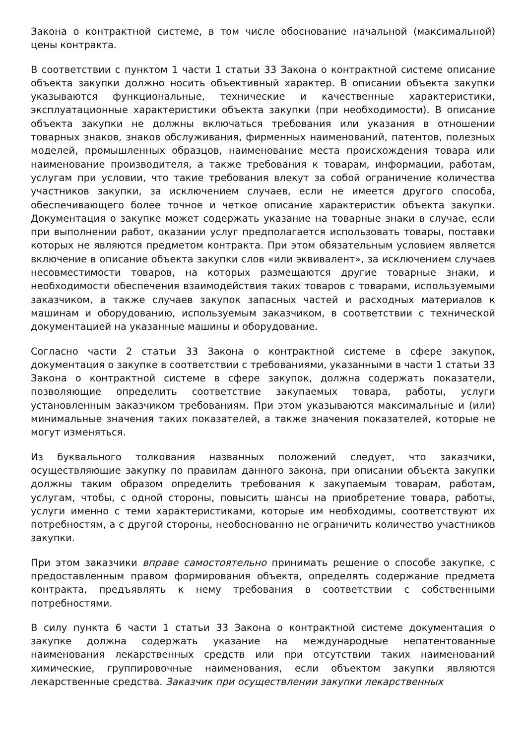Закона о контрактной системе, в том числе обоснование начальной (максимальной) цены контракта.
В соответствии с пунктом 1 части 1 статьи 33 Закона о контрактной системе описание объекта закупки должно носить объективный характер. В описании объекта закупки указываются функциональные, технические и качественные характеристики, эксплуатационные характеристики объекта закупки (при необходимости). В описание объекта закупки не должны включаться требования или указания в отношении товарных знаков, знаков обслуживания, фирменных наименований, патентов, полезных моделей, промышленных образцов, наименование места происхождения товара или наименование производителя, а также требования к товарам, информации, работам, услугам при условии, что такие требования влекут за собой ограничение количества участников закупки, за исключением случаев, если не имеется другого способа, обеспечивающего более точное и четкое описание характеристик объекта закупки. Документация о закупке может содержать указание на товарные знаки в случае, если при выполнении работ, оказании услуг предполагается использовать товары, поставки которых не являются предметом контракта. При этом обязательным условием является включение в описание объекта закупки слов «или эквивалент», за исключением случаев несовместимости товаров, на которых размещаются другие товарные знаки, и необходимости обеспечения взаимодействия таких товаров с товарами, используемыми заказчиком, а также случаев закупок запасных частей и расходных материалов к машинам и оборудованию, используемым заказчиком, в соответствии с технической документацией на указанные машины и оборудование.
Согласно части 2 статьи 33 Закона о контрактной системе в сфере закупок, документация о закупке в соответствии с требованиями, указанными в части 1 статьи 33 Закона о контрактной системе в сфере закупок, должна содержать показатели, позволяющие определить соответствие закупаемых товара, работы, услуги установленным заказчиком требованиям. При этом указываются максимальные и (или) минимальные значения таких показателей, а также значения показателей, которые не могут изменяться.
Из буквального толкования названных положений следует, что заказчики, осуществляющие закупку по правилам данного закона, при описании объекта закупки должны таким образом определить требования к закупаемым товарам, работам, услугам, чтобы, с одной стороны, повысить шансы на приобретение товара, работы, услуги именно с теми характеристиками, которые им необходимы, соответствуют их потребностям, а с другой стороны, необоснованно не ограничить количество участников закупки.
При этом заказчики вправе самостоятельно принимать решение о способе закупке, с предоставленным правом формирования объекта, определять содержание предмета контракта, предъявлять к нему требования в соответствии с собственными потребностями.
В силу пункта 6 части 1 статьи 33 Закона о контрактной системе документация о закупке должна содержать указание на международные непатентованные наименования лекарственных средств или при отсутствии таких наименований химические, группировочные наименования, если объектом закупки являются лекарственные средства. Заказчик при осуществлении закупки лекарственных